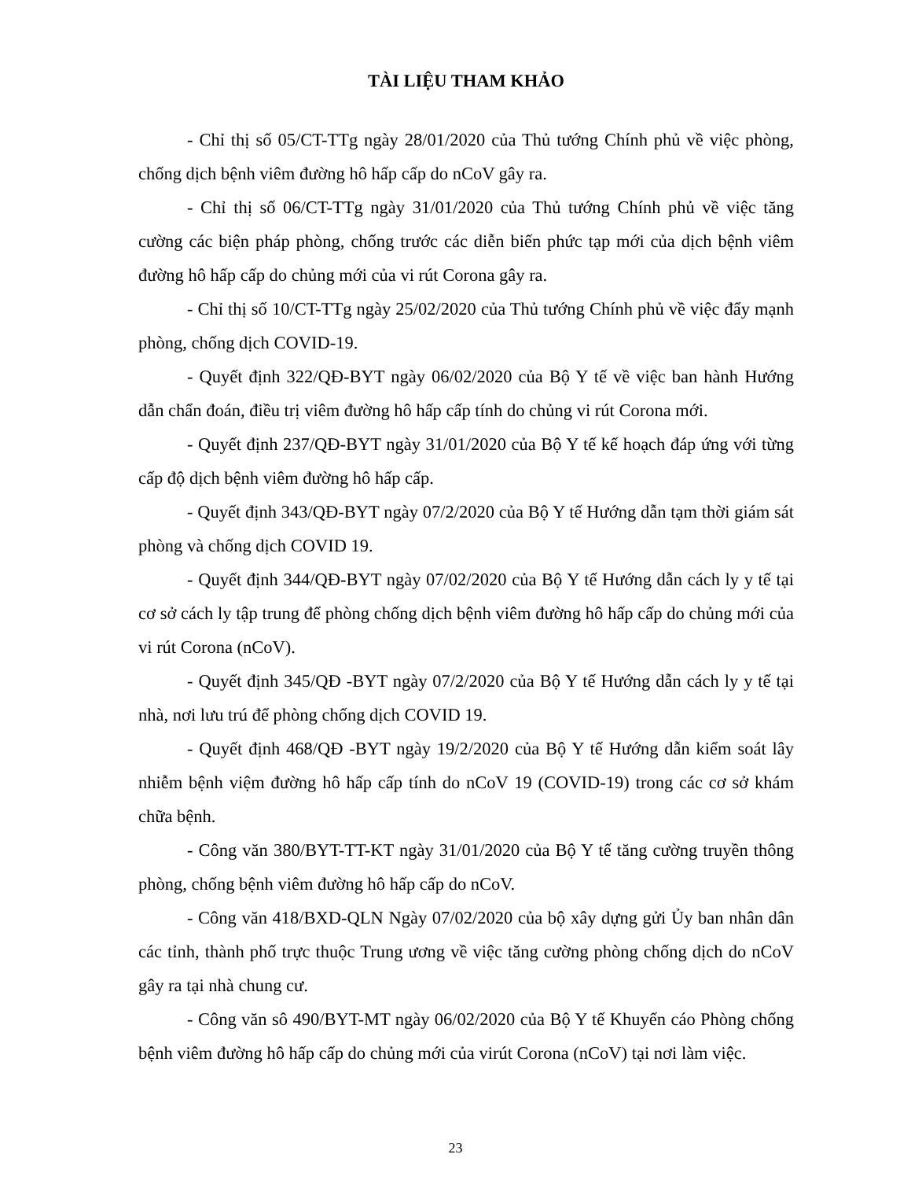TÀI LIỆU THAM KHẢO
- Chỉ thị số 05/CT-TTg ngày 28/01/2020 của Thủ tướng Chính phủ về việc phòng, chống dịch bệnh viêm đường hô hấp cấp do nCoV gây ra.
- Chỉ thị số 06/CT-TTg ngày 31/01/2020 của Thủ tướng Chính phủ về việc tăng cường các biện pháp phòng, chống trước các diễn biến phức tạp mới của dịch bệnh viêm đường hô hấp cấp do chủng mới của vi rút Corona gây ra.
- Chỉ thị số 10/CT-TTg ngày 25/02/2020 của Thủ tướng Chính phủ về việc đẩy mạnh phòng, chống dịch COVID-19.
- Quyết định 322/QĐ-BYT ngày 06/02/2020 của Bộ Y tế về việc ban hành Hướng dẫn chẩn đoán, điều trị viêm đường hô hấp cấp tính do chủng vi rút Corona mới.
- Quyết định 237/QĐ-BYT ngày 31/01/2020 của Bộ Y tế kế hoạch đáp ứng với từng cấp độ dịch bệnh viêm đường hô hấp cấp.
- Quyết định 343/QĐ-BYT ngày 07/2/2020 của Bộ Y tế Hướng dẫn tạm thời giám sát phòng và chống dịch COVID 19.
- Quyết định 344/QĐ-BYT ngày 07/02/2020 của Bộ Y tế Hướng dẫn cách ly y tế tại cơ sở cách ly tập trung để phòng chống dịch bệnh viêm đường hô hấp cấp do chủng mới của vi rút Corona (nCoV).
- Quyết định 345/QĐ -BYT ngày 07/2/2020 của Bộ Y tế Hướng dẫn cách ly y tế tại nhà, nơi lưu trú để phòng chống dịch COVID 19.
- Quyết định 468/QĐ -BYT ngày 19/2/2020 của Bộ Y tế Hướng dẫn kiểm soát lây nhiễm bệnh việm đường hô hấp cấp tính do nCoV 19 (COVID-19) trong các cơ sở khám chữa bệnh.
- Công văn 380/BYT-TT-KT ngày 31/01/2020 của Bộ Y tế tăng cường truyền thông phòng, chống bệnh viêm đường hô hấp cấp do nCoV.
- Công văn 418/BXD-QLN Ngày 07/02/2020 của bộ xây dựng gửi Ủy ban nhân dân các tỉnh, thành phố trực thuộc Trung ương về việc tăng cường phòng chống dịch do nCoV gây ra tại nhà chung cư.
- Công văn sô 490/BYT-MT ngày 06/02/2020 của Bộ Y tế Khuyến cáo Phòng chống bệnh viêm đường hô hấp cấp do chủng mới của virút Corona (nCoV) tại nơi làm việc.
23